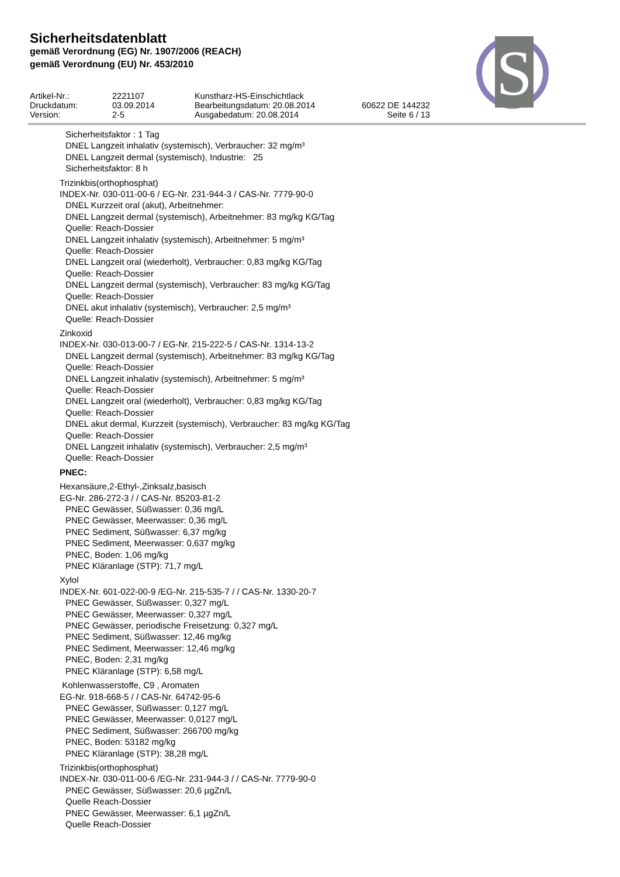Sicherheitsdatenblatt
gemäß Verordnung (EG) Nr. 1907/2006 (REACH)
gemäß Verordnung (EU) Nr. 453/2010
| Artikel-Nr.: | 2221107 | Kunstharz-HS-Einschichtlack | |
| Druckdatum: | 03.09.2014 | Bearbeitungsdatum: 20.08.2014 | 60622 DE 144232 |
| Version: | 2-5 | Ausgabedatum: 20.08.2014 | Seite 6 / 13 |
S
Sicherheitsfaktor : 1 Tag
DNEL Langzeit inhalativ (systemisch), Verbraucher: 32 mg/m³
DNEL Langzeit dermal (systemisch), Industrie: 25
Sicherheitsfaktor: 8 h
Trizinkbis(orthophosphat)
INDEX-Nr. 030-011-00-6 / EG-Nr. 231-944-3 / CAS-Nr. 7779-90-0
DNEL Kurzzeit oral (akut), Arbeitnehmer:
DNEL Langzeit dermal (systemisch), Arbeitnehmer: 83 mg/kg KG/Tag
Quelle: Reach-Dossier
DNEL Langzeit inhalativ (systemisch), Arbeitnehmer: 5 mg/m³
Quelle: Reach-Dossier
DNEL Langzeit oral (wiederholt), Verbraucher: 0,83 mg/kg KG/Tag
Quelle: Reach-Dossier
DNEL Langzeit dermal (systemisch), Verbraucher: 83 mg/kg KG/Tag
Quelle: Reach-Dossier
DNEL akut inhalativ (systemisch), Verbraucher: 2,5 mg/m³
Quelle: Reach-Dossier
Zinkoxid
INDEX-Nr. 030-013-00-7 / EG-Nr. 215-222-5 / CAS-Nr. 1314-13-2
DNEL Langzeit dermal (systemisch), Arbeitnehmer: 83 mg/kg KG/Tag
Quelle: Reach-Dossier
DNEL Langzeit inhalativ (systemisch), Arbeitnehmer: 5 mg/m³
Quelle: Reach-Dossier
DNEL Langzeit oral (wiederholt), Verbraucher: 0,83 mg/kg KG/Tag
Quelle: Reach-Dossier
DNEL akut dermal, Kurzzeit (systemisch), Verbraucher: 83 mg/kg KG/Tag
Quelle: Reach-Dossier
DNEL Langzeit inhalativ (systemisch), Verbraucher: 2,5 mg/m³
Quelle: Reach-Dossier
PNEC:
Hexansäure,2-Ethyl-,Zinksalz,basisch
EG-Nr. 286-272-3 / / CAS-Nr. 85203-81-2
PNEC Gewässer, Süßwasser: 0,36 mg/L
PNEC Gewässer, Meerwasser: 0,36 mg/L
PNEC Sediment, Süßwasser: 6,37 mg/kg
PNEC Sediment, Meerwasser: 0,637 mg/kg
PNEC, Boden: 1,06 mg/kg
PNEC Kläranlage (STP): 71,7 mg/L
Xylol
INDEX-Nr. 601-022-00-9 /EG-Nr. 215-535-7 / / CAS-Nr. 1330-20-7
PNEC Gewässer, Süßwasser: 0,327 mg/L
PNEC Gewässer, Meerwasser: 0,327 mg/L
PNEC Gewässer, periodische Freisetzung: 0,327 mg/L
PNEC Sediment, Süßwasser: 12,46 mg/kg
PNEC Sediment, Meerwasser: 12,46 mg/kg
PNEC, Boden: 2,31 mg/kg
PNEC Kläranlage (STP): 6,58 mg/L
Kohlenwasserstoffe, C9 , Aromaten
EG-Nr. 918-668-5 / / CAS-Nr. 64742-95-6
PNEC Gewässer, Süßwasser: 0,127 mg/L
PNEC Gewässer, Meerwasser: 0,0127 mg/L
PNEC Sediment, Süßwasser: 266700 mg/kg
PNEC, Boden: 53182 mg/kg
PNEC Kläranlage (STP): 38,28 mg/L
Trizinkbis(orthophosphat)
INDEX-Nr. 030-011-00-6 /EG-Nr. 231-944-3 / / CAS-Nr. 7779-90-0
PNEC Gewässer, Süßwasser: 20,6 µgZn/L
Quelle Reach-Dossier
PNEC Gewässer, Meerwasser: 6,1 µgZn/L
Quelle Reach-Dossier